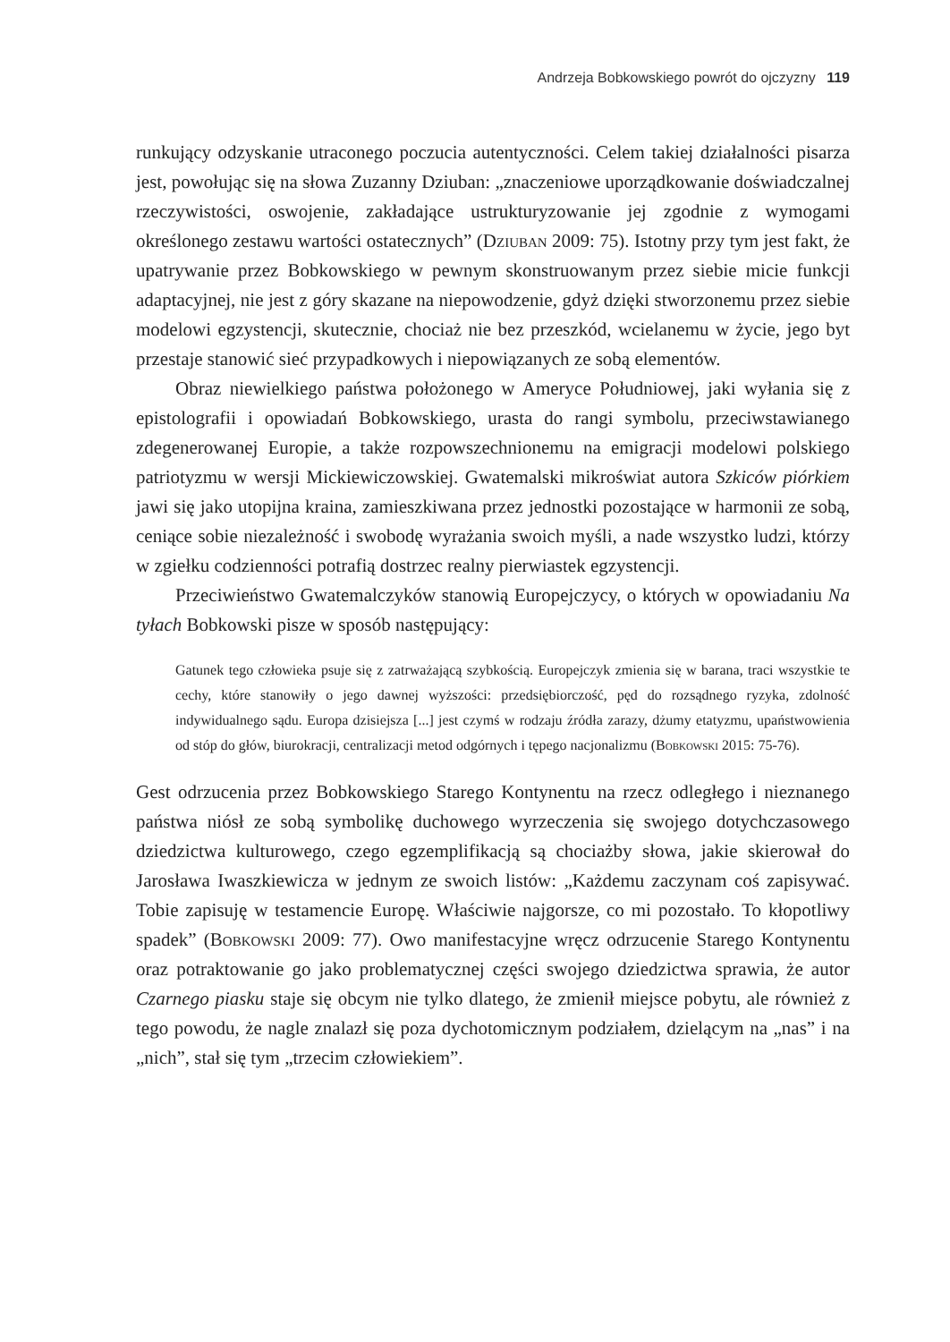Andrzeja Bobkowskiego powrót do ojczyzny 119
runkujący odzyskanie utraconego poczucia autentyczności. Celem takiej działalności pisarza jest, powołując się na słowa Zuzanny Dziuban: „znaczeniowe uporządkowanie doświadczalnej rzeczywistości, oswojenie, zakładające ustrukturyzowanie jej zgodnie z wymogami określonego zestawu wartości ostatecznych” (Dziuban 2009: 75). Istotny przy tym jest fakt, że upatrywanie przez Bobkowskiego w pewnym skonstruowanym przez siebie micie funkcji adaptacyjnej, nie jest z góry skazane na niepowodzenie, gdyż dzięki stworzonemu przez siebie modelowi egzystencji, skutecznie, chociaż nie bez przeszkód, wcielanemu w życie, jego byt przestaje stanowić sieć przypadkowych i niepowiązanych ze sobą elementów.
Obraz niewielkiego państwa położonego w Ameryce Południowej, jaki wyłania się z epistolografii i opowiadań Bobkowskiego, urasta do rangi symbolu, przeciwstawianego zdegenerowanej Europie, a także rozpowszechnionemu na emigracji modelowi polskiego patriotyzmu w wersji Mickiewiczowskiej. Gwatemalski mikroświat autora Szkiców piórkiem jawi się jako utopijna kraina, zamieszkiwana przez jednostki pozostające w harmonii ze sobą, ceniące sobie niezależność i swobodę wyrażania swoich myśli, a nade wszystko ludzi, którzy w zgiełku codzienności potrafią dostrzec realny pierwiastek egzystencji.
Przeciwieństwo Gwatemalczyków stanowią Europejczycy, o których w opowiadaniu Na tyłach Bobkowski pisze w sposób następujący:
Gatunek tego człowieka psuje się z zatrważającą szybkością. Europejczyk zmienia się w barana, traci wszystkie te cechy, które stanowiły o jego dawnej wyższości: przedsiębiorczość, pęd do rozsądnego ryzyka, zdolność indywidualnego sądu. Europa dzisiejsza [...] jest czymś w rodzaju źródła zarazy, dżumy etatyzmu, upaństwowienia od stóp do głów, biurokracji, centralizacji metod odgórnych i tępego nacjonalizmu (Bobkowski 2015: 75-76).
Gest odrzucenia przez Bobkowskiego Starego Kontynentu na rzecz odległego i nieznanego państwa niósł ze sobą symbolikę duchowego wyrzeczenia się swojego dotychczasowego dziedzictwa kulturowego, czego egzemplifikacją są chociażby słowa, jakie skierował do Jarosława Iwaszkiewicza w jednym ze swoich listów: „Każdemu zaczynam coś zapisywać. Tobie zapisuję w testamencie Europę. Właściwie najgorsze, co mi pozostało. To kłopotliwy spadek” (Bobkowski 2009: 77). Owo manifestacyjne wręcz odrzucenie Starego Kontynentu oraz potraktowanie go jako problematycznej części swojego dziedzictwa sprawia, że autor Czarnego piasku staje się obcym nie tylko dlatego, że zmienił miejsce pobytu, ale również z tego powodu, że nagle znalazł się poza dychotomicznym podziałem, dzielącym na „nas” i na „nich”, stał się tym „trzecim człowiekiem”.